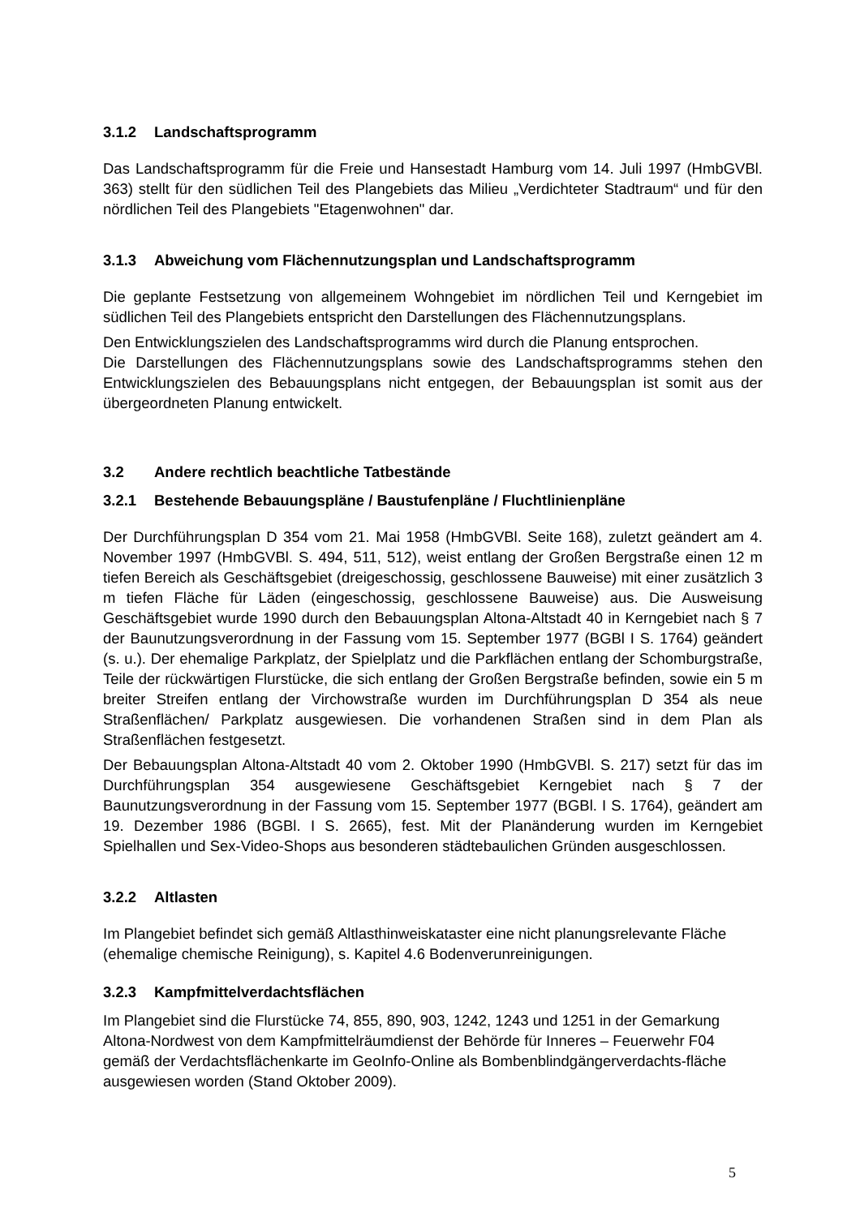3.1.2 Landschaftsprogramm
Das Landschaftsprogramm für die Freie und Hansestadt Hamburg vom 14. Juli 1997 (HmbGVBl. 363) stellt für den südlichen Teil des Plangebiets das Milieu „Verdichteter Stadtraum“ und für den nördlichen Teil des Plangebiets "Etagenwohnen" dar.
3.1.3 Abweichung vom Flächennutzungsplan und Landschaftsprogramm
Die geplante Festsetzung von allgemeinem Wohngebiet im nördlichen Teil und Kerngebiet im südlichen Teil des Plangebiets entspricht den Darstellungen des Flächennutzungsplans.
Den Entwicklungszielen des Landschaftsprogramms wird durch die Planung entsprochen.
Die Darstellungen des Flächennutzungsplans sowie des Landschaftsprogramms stehen den Entwicklungszielen des Bebauungsplans nicht entgegen, der Bebauungsplan ist somit aus der übergeordneten Planung entwickelt.
3.2 Andere rechtlich beachtliche Tatbestände
3.2.1 Bestehende Bebauungspläne / Baustufenpläne / Fluchtlinienpläne
Der Durchführungsplan D 354 vom 21. Mai 1958 (HmbGVBl. Seite 168), zuletzt geändert am 4. November 1997 (HmbGVBl. S. 494, 511, 512), weist entlang der Großen Bergstraße einen 12 m tiefen Bereich als Geschäftsgebiet (dreigeschossig, geschlossene Bauweise) mit einer zusätzlich 3 m tiefen Fläche für Läden (eingeschossig, geschlossene Bauweise) aus. Die Ausweisung Geschäftsgebiet wurde 1990 durch den Bebauungsplan Altona-Altstadt 40 in Kerngebiet nach § 7 der Baunutzungsverordnung in der Fassung vom 15. September 1977 (BGBl I S. 1764) geändert (s. u.). Der ehemalige Parkplatz, der Spielplatz und die Parkflächen entlang der Schomburgstraße, Teile der rückwärtigen Flurstücke, die sich entlang der Großen Bergstraße befinden, sowie ein 5 m breiter Streifen entlang der Virchowstraße wurden im Durchführungsplan D 354 als neue Straßenflächen/ Parkplatz ausgewiesen. Die vorhandenen Straßen sind in dem Plan als Straßenflächen festgesetzt.
Der Bebauungsplan Altona-Altstadt 40 vom 2. Oktober 1990 (HmbGVBl. S. 217) setzt für das im Durchführungsplan 354 ausgewiesene Geschäftsgebiet Kerngebiet nach § 7 der Baunutzungsverordnung in der Fassung vom 15. September 1977 (BGBl. I S. 1764), geändert am 19. Dezember 1986 (BGBl. I S. 2665), fest. Mit der Planänderung wurden im Kerngebiet Spielhallen und Sex-Video-Shops aus besonderen städtebaulichen Gründen ausgeschlossen.
3.2.2 Altlasten
Im Plangebiet befindet sich gemäß Altlasthinweiskataster eine nicht planungsrelevante Fläche (ehemalige chemische Reinigung), s. Kapitel 4.6 Bodenverunreinigungen.
3.2.3 Kampfmittelverdachtsflächen
Im Plangebiet sind die Flurstücke 74, 855, 890, 903, 1242, 1243 und 1251 in der Gemarkung Altona-Nordwest von dem Kampfmittelräumdienst der Behörde für Inneres – Feuerwehr F04 gemäß der Verdachtsflächenkarte im GeoInfo-Online als Bombenblindgängerverdachts-fläche ausgewiesen worden (Stand Oktober 2009).
5